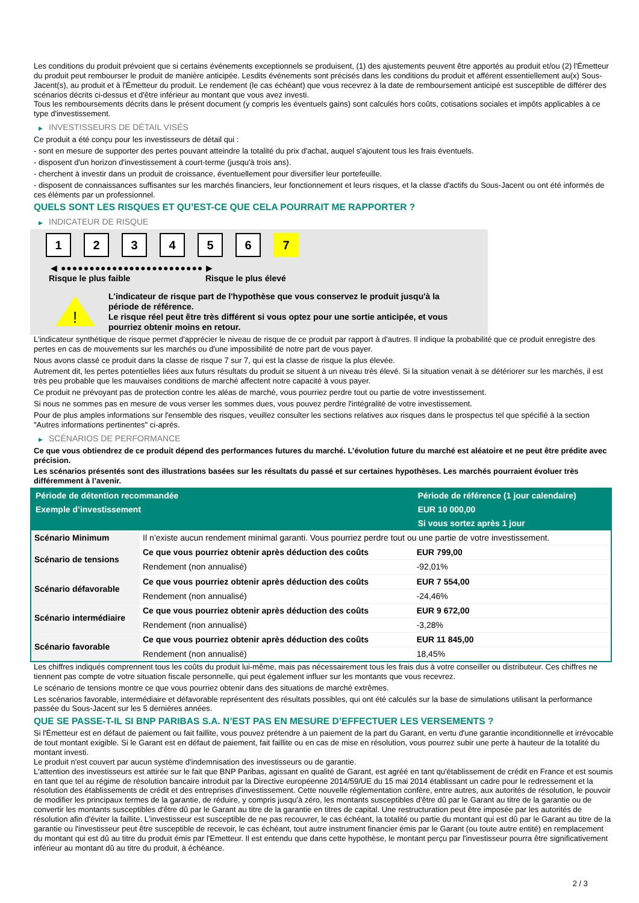Les conditions du produit prévoient que si certains événements exceptionnels se produisent, (1) des ajustements peuvent être apportés au produit et/ou (2) l'Émetteur du produit peut rembourser le produit de manière anticipée. Lesdits événements sont précisés dans les conditions du produit et afférent essentiellement au(x) Sous-Jacent(s), au produit et à l'Émetteur du produit. Le rendement (le cas échéant) que vous recevrez à la date de remboursement anticipé est susceptible de différer des scénarios décrits ci-dessus et d'être inférieur au montant que vous avez investi.
Tous les remboursements décrits dans le présent document (y compris les éventuels gains) sont calculés hors coûts, cotisations sociales et impôts applicables à ce type d'investissement.
▶ INVESTISSEURS DE DÉTAIL VISÉS
Ce produit a été conçu pour les investisseurs de détail qui :
- sont en mesure de supporter des pertes pouvant atteindre la totalité du prix d'achat, auquel s'ajoutent tous les frais éventuels.
- disposent d'un horizon d'investissement à court-terme (jusqu'à trois ans).
- cherchent à investir dans un produit de croissance, éventuellement pour diversifier leur portefeuille.
- disposent de connaissances suffisantes sur les marchés financiers, leur fonctionnement et leurs risques, et la classe d'actifs du Sous-Jacent ou ont été informés de ces éléments par un professionnel.
QUELS SONT LES RISQUES ET QU’EST-CE QUE CELA POURRAIT ME RAPPORTER ?
▶ INDICATEUR DE RISQUE
1 2 3 4 5 6 7
◀ ●●●●●●●●●●●●●●●●●●●●●●●●● ▶
Risque le plus faible Risque le plus élevé
!
L'indicateur de risque part de l'hypothèse que vous conservez le produit jusqu'à la
période de référence.
Le risque réel peut être très différent si vous optez pour une sortie anticipée, et vous
pourriez obtenir moins en retour.
L'indicateur synthétique de risque permet d'apprécier le niveau de risque de ce produit par rapport à d'autres. Il indique la probabilité que ce produit enregistre des pertes en cas de mouvements sur les marchés ou d'une impossibilité de notre part de vous payer.
Nous avons classé ce produit dans la classe de risque 7 sur 7, qui est la classe de risque la plus élevée.
Autrement dit, les pertes potentielles liées aux futurs résultats du produit se situent à un niveau très élevé. Si la situation venait à se détériorer sur les marchés, il est très peu probable que les mauvaises conditions de marché affectent notre capacité à vous payer.
Ce produit ne prévoyant pas de protection contre les aléas de marché, vous pourriez perdre tout ou partie de votre investissement.
Si nous ne sommes pas en mesure de vous verser les sommes dues, vous pouvez perdre l'intégralité de votre investissement.
Pour de plus amples informations sur l'ensemble des risques, veuillez consulter les sections relatives aux risques dans le prospectus tel que spécifié à la section "Autres informations pertinentes" ci-après.
▶ SCÉNARIOS DE PERFORMANCE
Ce que vous obtiendrez de ce produit dépend des performances futures du marché. L’évolution future du marché est aléatoire et ne peut être prédite avec précision.
Les scénarios présentés sont des illustrations basées sur les résultats du passé et sur certaines hypothèses. Les marchés pourraient évoluer très différemment à l’avenir.
| Période de détention recommandée | | Période de référence (1 jour calendaire) |
| --- | --- | --- |
| Exemple d’investissement | | EUR 10 000,00 |
| | | Si vous sortez après 1 jour |
| Scénario Minimum | Il n’existe aucun rendement minimal garanti. Vous pourriez perdre tout ou une partie de votre investissement. | |
| Scénario de tensions | Ce que vous pourriez obtenir après déduction des coûts | EUR 799,00 |
| | Rendement (non annualisé) | -92,01% |
| Scénario défavorable | Ce que vous pourriez obtenir après déduction des coûts | EUR 7 554,00 |
| | Rendement (non annualisé) | -24,46% |
| Scénario intermédiaire | Ce que vous pourriez obtenir après déduction des coûts | EUR 9 672,00 |
| | Rendement (non annualisé) | -3,28% |
| Scénario favorable | Ce que vous pourriez obtenir après déduction des coûts | EUR 11 845,00 |
| | Rendement (non annualisé) | 18,45% |
Les chiffres indiqués comprennent tous les coûts du produit lui-même, mais pas nécessairement tous les frais dus à votre conseiller ou distributeur. Ces chiffres ne tiennent pas compte de votre situation fiscale personnelle, qui peut également influer sur les montants que vous recevrez.
Le scénario de tensions montre ce que vous pourriez obtenir dans des situations de marché extrêmes.
Les scénarios favorable, intermédiaire et défavorable représentent des résultats possibles, qui ont été calculés sur la base de simulations utilisant la performance passée du Sous-Jacent sur les 5 dernières années.
QUE SE PASSE-T-IL SI BNP PARIBAS S.A. N’EST PAS EN MESURE D’EFFECTUER LES VERSEMENTS ?
Si l'Émetteur est en défaut de paiement ou fait faillite, vous pouvez prétendre à un paiement de la part du Garant, en vertu d'une garantie inconditionnelle et irrévocable de tout montant exigible. Si le Garant est en défaut de paiement, fait faillite ou en cas de mise en résolution, vous pourrez subir une perte à hauteur de la totalité du montant investi.
Le produit n'est couvert par aucun système d'indemnisation des investisseurs ou de garantie.
L'attention des investisseurs est attirée sur le fait que BNP Paribas, agissant en qualité de Garant, est agréé en tant qu'établissement de crédit en France et est soumis en tant que tel au régime de résolution bancaire introduit par la Directive européenne 2014/59/UE du 15 mai 2014 établissant un cadre pour le redressement et la résolution des établissements de crédit et des entreprises d'investissement. Cette nouvelle réglementation confère, entre autres, aux autorités de résolution, le pouvoir de modifier les principaux termes de la garantie, de réduire, y compris jusqu'à zéro, les montants susceptibles d'être dû par le Garant au titre de la garantie ou de convertir les montants susceptibles d'être dû par le Garant au titre de la garantie en titres de capital. Une restructuration peut être imposée par les autorités de résolution afin d'éviter la faillite. L'investisseur est susceptible de ne pas recouvrer, le cas échéant, la totalité ou partie du montant qui est dû par le Garant au titre de la garantie ou l'investisseur peut être susceptible de recevoir, le cas échéant, tout autre instrument financier émis par le Garant (ou toute autre entité) en remplacement du montant qui est dû au titre du produit émis par l'Emetteur. Il est entendu que dans cette hypothèse, le montant perçu par l'investisseur pourra être significativement inférieur au montant dû au titre du produit, à échéance.
2 / 3